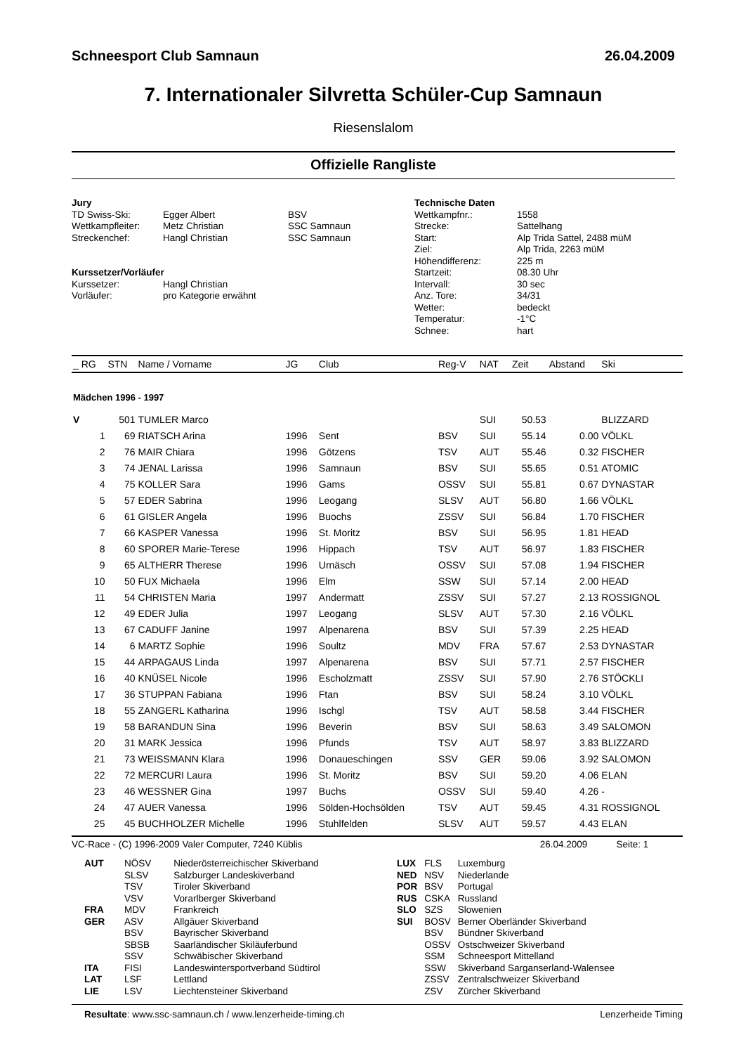Schneesport Club Samnaun 26.04.2009
7. Internationaler Silvretta Schüler-Cup Samnaun
Riesenslalom
Offizielle Rangliste
Jury
| TD Swiss-Ski: | Egger Albert | BSV |
| Wettkampfleiter: | Metz Christian | SSC Samnaun |
| Streckenchef: | Hangl Christian | SSC Samnaun |
Kurssetzer/Vorläufer
| Kurssetzer: | Hangl Christian |
| Vorläufer: | pro Kategorie erwähnt |
Technische Daten
| Wettkampfnr.: | 1558 |
| Strecke: | Sattelhang |
| Start: | Alp Trida Sattel, 2488 müM |
| Ziel: | Alp Trida, 2263 müM |
| Höhendifferenz: | 225 m |
| Startzeit: | 08.30 Uhr |
| Intervall: | 30 sec |
| Anz. Tore: | 34/31 |
| Wetter: | bedeckt |
| Temperatur: | -1°C |
| Schnee: | hart |
| _ RG | STN | Name / Vorname | JG | Club | Reg-V | NAT | Zeit | Abstand | Ski |
| --- | --- | --- | --- | --- | --- | --- | --- | --- | --- |
| Mädchen 1996 - 1997 | | | | | | | | | |
| V | 501 | TUMLER Marco | | | | SUI | 50.53 | | BLIZZARD |
| 1 | 69 | RIATSCH Arina | 1996 | Sent | BSV | SUI | 55.14 | 0.00 | VÖLKL |
| 2 | 76 | MAIR Chiara | 1996 | Götzens | TSV | AUT | 55.46 | 0.32 | FISCHER |
| 3 | 74 | JENAL Larissa | 1996 | Samnaun | BSV | SUI | 55.65 | 0.51 | ATOMIC |
| 4 | 75 | KOLLER Sara | 1996 | Gams | OSSV | SUI | 55.81 | 0.67 | DYNASTAR |
| 5 | 57 | EDER Sabrina | 1996 | Leogang | SLSV | AUT | 56.80 | 1.66 | VÖLKL |
| 6 | 61 | GISLER Angela | 1996 | Buochs | ZSSV | SUI | 56.84 | 1.70 | FISCHER |
| 7 | 66 | KASPER Vanessa | 1996 | St. Moritz | BSV | SUI | 56.95 | 1.81 | HEAD |
| 8 | 60 | SPORER Marie-Terese | 1996 | Hippach | TSV | AUT | 56.97 | 1.83 | FISCHER |
| 9 | 65 | ALTHERR Therese | 1996 | Urnäsch | OSSV | SUI | 57.08 | 1.94 | FISCHER |
| 10 | 50 | FUX Michaela | 1996 | Elm | SSW | SUI | 57.14 | 2.00 | HEAD |
| 11 | 54 | CHRISTEN Maria | 1997 | Andermatt | ZSSV | SUI | 57.27 | 2.13 | ROSSIGNOL |
| 12 | 49 | EDER Julia | 1997 | Leogang | SLSV | AUT | 57.30 | 2.16 | VÖLKL |
| 13 | 67 | CADUFF Janine | 1997 | Alpenarena | BSV | SUI | 57.39 | 2.25 | HEAD |
| 14 | 6 | MARTZ Sophie | 1996 | Soultz | MDV | FRA | 57.67 | 2.53 | DYNASTAR |
| 15 | 44 | ARPAGAUS Linda | 1997 | Alpenarena | BSV | SUI | 57.71 | 2.57 | FISCHER |
| 16 | 40 | KNÜSEL Nicole | 1996 | Escholzmatt | ZSSV | SUI | 57.90 | 2.76 | STÖCKLI |
| 17 | 36 | STUPPAN Fabiana | 1996 | Ftan | BSV | SUI | 58.24 | 3.10 | VÖLKL |
| 18 | 55 | ZANGERL Katharina | 1996 | Ischgl | TSV | AUT | 58.58 | 3.44 | FISCHER |
| 19 | 58 | BARANDUN Sina | 1996 | Beverin | BSV | SUI | 58.63 | 3.49 | SALOMON |
| 20 | 31 | MARK Jessica | 1996 | Pfunds | TSV | AUT | 58.97 | 3.83 | BLIZZARD |
| 21 | 73 | WEISSMANN Klara | 1996 | Donaueschingen | SSV | GER | 59.06 | 3.92 | SALOMON |
| 22 | 72 | MERCURI Laura | 1996 | St. Moritz | BSV | SUI | 59.20 | 4.06 | ELAN |
| 23 | 46 | WESSNER Gina | 1997 | Buchs | OSSV | SUI | 59.40 | 4.26 | - |
| 24 | 47 | AUER Vanessa | 1996 | Sölden-Hochsölden | TSV | AUT | 59.45 | 4.31 | ROSSIGNOL |
| 25 | 45 | BUCHHOLZER Michelle | 1996 | Stuhlfelden | SLSV | AUT | 59.57 | 4.43 | ELAN |
VC-Race - (C) 1996-2009 Valer Computer, 7240 Küblis 26.04.2009 Seite: 1
| AUT | NÖSV | Niederösterreichischer Skiverband |
| | SLSV | Salzburger Landeskiverband |
| | TSV | Tiroler Skiverband |
| | VSV | Vorarlberger Skiverband |
| FRA | MDV | Frankreich |
| GER | ASV | Allgäuer Skiverband |
| | BSV | Bayrischer Skiverband |
| | SBSB | Saarländischer Skiläuferbund |
| | SSV | Schwäbischer Skiverband |
| ITA | FISI | Landeswintersportverband Südtirol |
| LAT | LSF | Lettland |
| LIE | LSV | Liechtensteiner Skiverband |
| LUX | FLS | Luxemburg |
| NED | NSV | Niederlande |
| POR | BSV | Portugal |
| RUS | CSKA | Russland |
| SLO | SZS | Slowenien |
| SUI | BOSV | Berner Oberländer Skiverband |
| | BSV | Bündner Skiverband |
| | OSSV | Ostschweizer Skiverband |
| | SSM | Schneesport Mittelland |
| | SSW | Skiverband Sarganserland-Walensee |
| | ZSSV | Zentralschweizer Skiverband |
| | ZSV | Zürcher Skiverband |
Resultate: www.ssc-samnaun.ch / www.lenzerheide-timing.ch Lenzerheide Timing